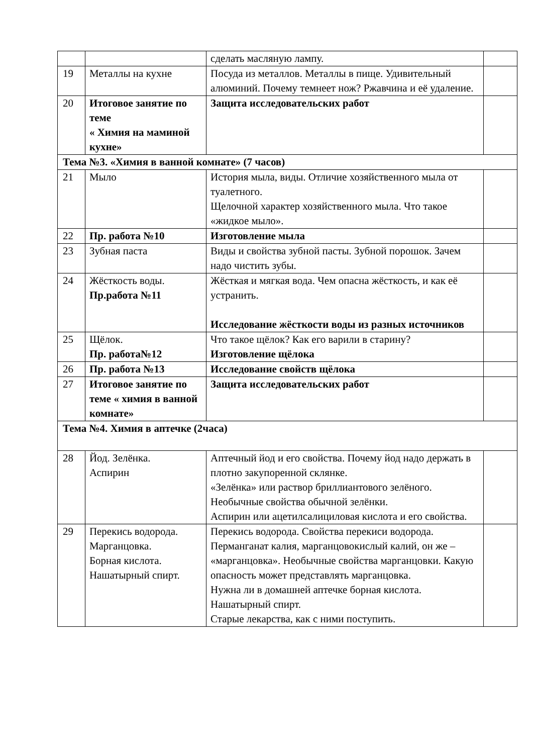| | | сделать масляную лампу. | |
| 19 | Металлы на кухне | Посуда из металлов. Металлы в пище. Удивительный алюминий. Почему темнеет нож? Ржавчина и её удаление. | |
| 20 | Итоговое занятие по теме « Химия на маминой кухне» | Защита исследовательских работ | |
| Тема №3. «Химия в ванной комнате» (7 часов) | | | |
| 21 | Мыло | История мыла, виды. Отличие хозяйственного мыла от туалетного. Щелочной характер хозяйственного мыла. Что такое «жидкое мыло». | |
| 22 | Пр. работа №10 | Изготовление мыла | |
| 23 | Зубная паста | Виды и свойства зубной пасты. Зубной порошок. Зачем надо чистить зубы. | |
| 24 | Жёсткость воды. Пр.работа №11 | Жёсткая и мягкая вода. Чем опасна жёсткость, и как её устранить. Исследование жёсткости воды из разных источников | |
| 25 | Щёлок. Пр. работа№12 | Что такое щёлок? Как его варили в старину? Изготовление щёлока | |
| 26 | Пр. работа №13 | Исследование свойств щёлока | |
| 27 | Итоговое занятие по теме « химия в ванной комнате» | Защита исследовательских работ | |
| Тема №4. Химия в аптечке (2часа) | | | |
| 28 | Йод. Зелёнка. Аспирин | Аптечный йод и его свойства. Почему йод надо держать в плотно закупоренной склянке. «Зелёнка» или раствор бриллиантового зелёного. Необычные свойства обычной зелёнки. Аспирин или ацетилсалициловая кислота и его свойства. | |
| 29 | Перекись водорода. Марганцовка. Борная кислота. Нашатырный спирт. | Перекись водорода. Свойства перекиси водорода. Перманганат калия, марганцовокислый калий, он же – «марганцовка». Необычные свойства марганцовки. Какую опасность может представлять марганцовка. Нужна ли в домашней аптечке борная кислота. Нашатырный спирт. Старые лекарства, как с ними поступить. | |